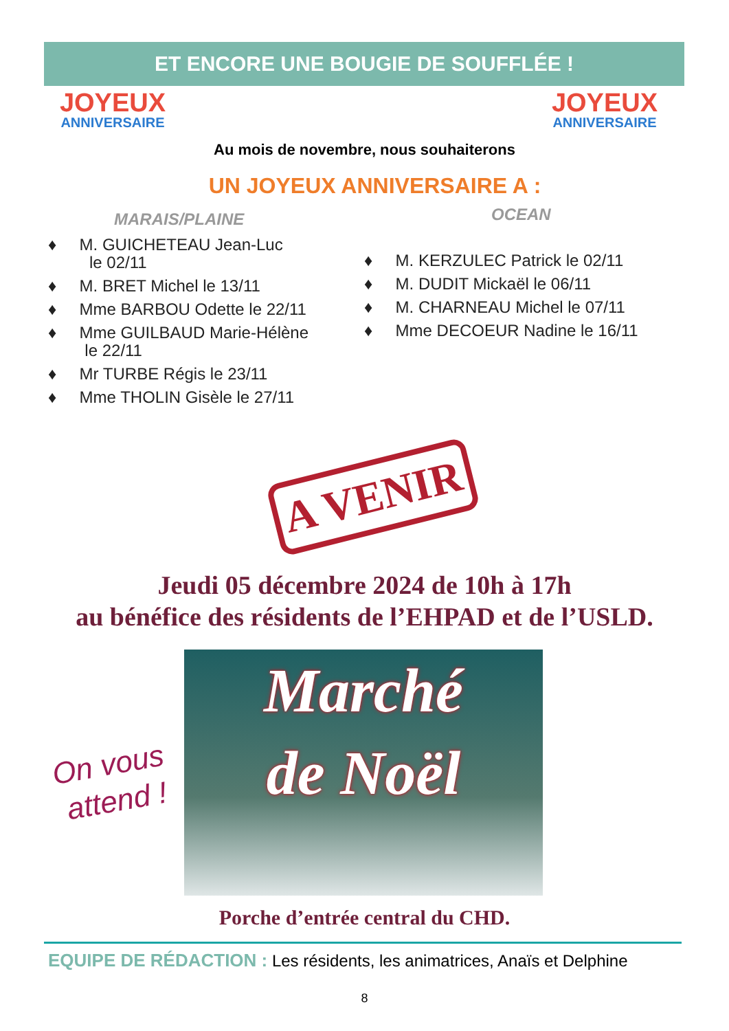ET ENCORE UNE BOUGIE DE SOUFFLÉE !
JOYEUX
ANNIVERSAIRE
JOYEUX
ANNIVERSAIRE
Au mois de novembre, nous souhaiterons
UN JOYEUX ANNIVERSAIRE A :
MARAIS/PLAINE
♦ M. GUICHETEAU Jean-Luc
le 02/11
♦ M. BRET Michel le 13/11
♦ Mme BARBOU Odette le 22/11
♦ Mme GUILBAUD Marie-Hélène
le 22/11
♦ Mr TURBE Régis le 23/11
♦ Mme THOLIN Gisèle le 27/11
OCEAN
♦ M. KERZULEC Patrick le 02/11
♦ M. DUDIT Mickaël le 06/11
♦ M. CHARNEAU Michel le 07/11
♦ Mme DECOEUR Nadine le 16/11
A VENIR
Jeudi 05 décembre 2024 de 10h à 17h
au bénéfice des résidents de l’EHPAD et de l’USLD.
Marché
de Noël
On vous
attend !
Porche d’entrée central du CHD.
EQUIPE DE RÉDACTION : Les résidents, les animatrices, Anaïs et Delphine
8